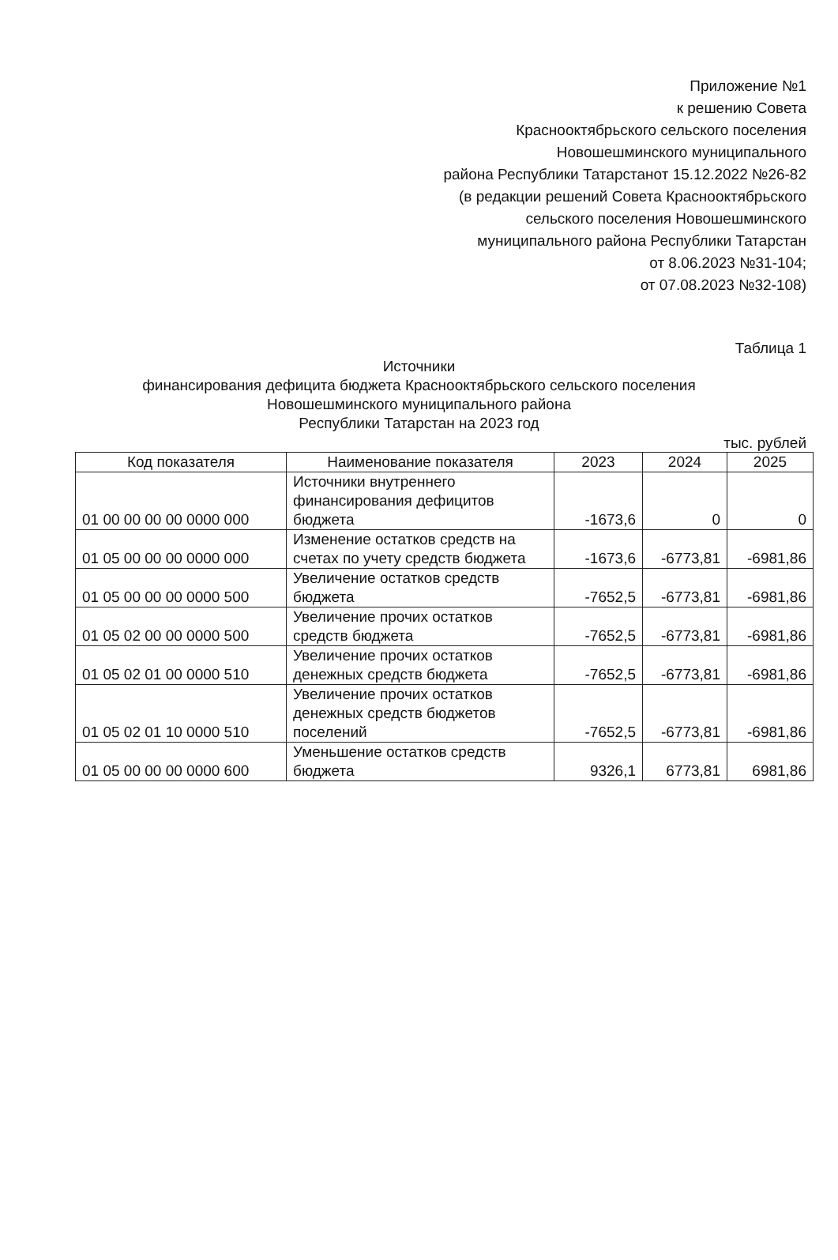Приложение №1
к решению Совета
Краснооктябрьского сельского поселения
Новошешминского муниципального
района Республики Татарстанот 15.12.2022 №26-82
(в редакции решений Совета Краснооктябрьского
сельского поселения Новошешминского
муниципального района Республики Татарстан
от 8.06.2023 №31-104;
от 07.08.2023 №32-108)
Таблица 1
Источники
финансирования дефицита бюджета Краснооктябрьского сельского поселения
Новошешминского муниципального района
Республики Татарстан на 2023 год
тыс. рублей
| Код показателя | Наименование показателя | 2023 | 2024 | 2025 |
| --- | --- | --- | --- | --- |
| 01 00 00 00 00 0000 000 | Источники внутреннего финансирования дефицитов бюджета | -1673,6 | 0 | 0 |
| 01 05 00 00 00 0000 000 | Изменение остатков средств на счетах по учету средств бюджета | -1673,6 | -6773,81 | -6981,86 |
| 01 05 00 00 00 0000 500 | Увеличение остатков средств бюджета | -7652,5 | -6773,81 | -6981,86 |
| 01 05 02 00 00 0000 500 | Увеличение прочих остатков средств бюджета | -7652,5 | -6773,81 | -6981,86 |
| 01 05 02 01 00 0000 510 | Увеличение прочих остатков денежных средств бюджета | -7652,5 | -6773,81 | -6981,86 |
| 01 05 02 01 10 0000 510 | Увеличение прочих остатков денежных средств бюджетов поселений | -7652,5 | -6773,81 | -6981,86 |
| 01 05 00 00 00 0000 600 | Уменьшение остатков средств бюджета | 9326,1 | 6773,81 | 6981,86 |